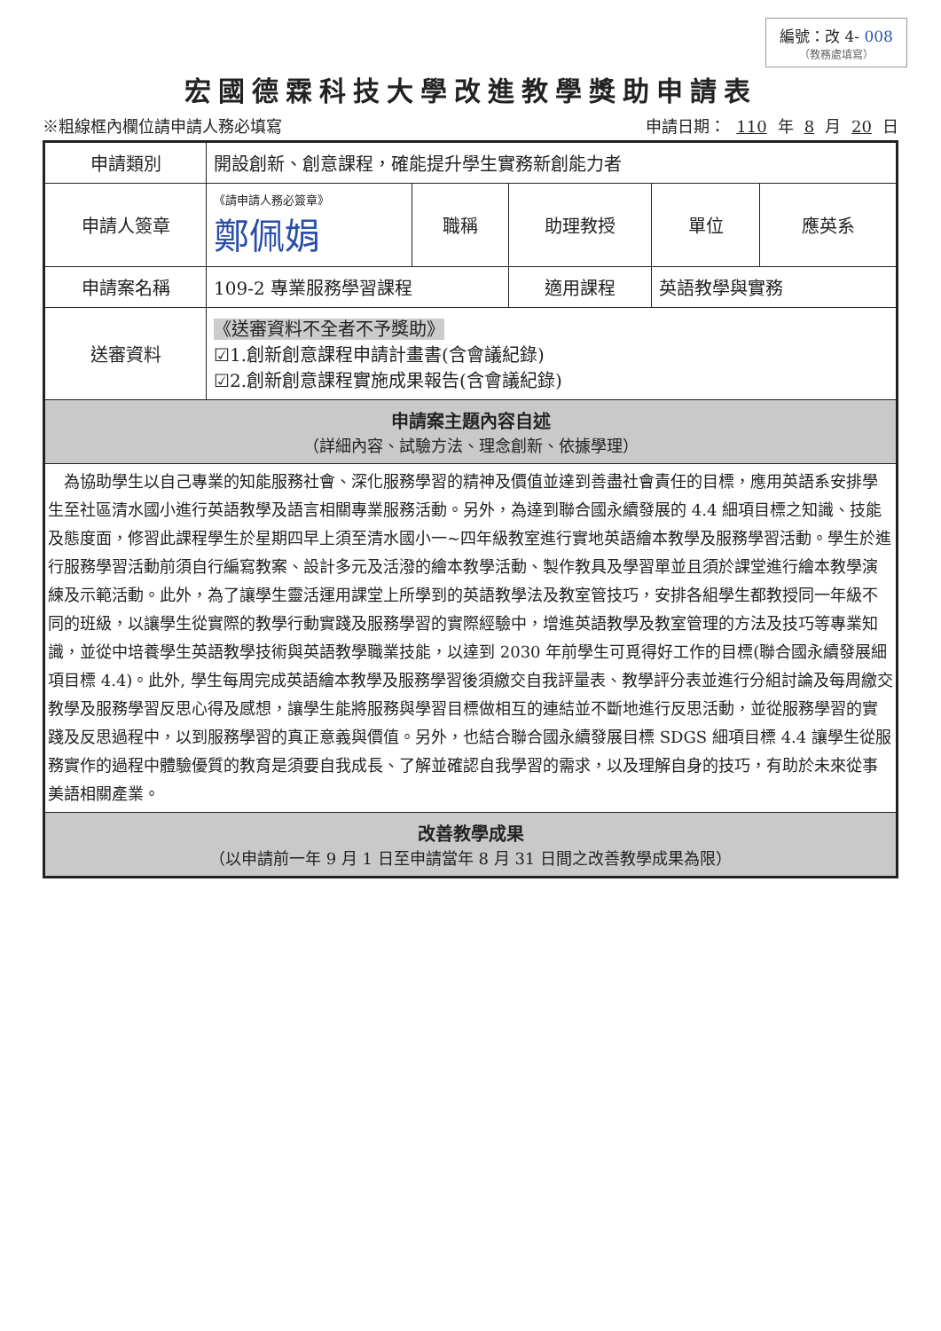編號：改 4- 008
（教務處填寫）
宏國德霖科技大學改進教學獎助申請表
※粗線框內欄位請申請人務必填寫 申請日期： 110 年 8 月 20 日
| 申請類別 | 開設創新、創意課程，確能提升學生實務新創能力者 | | | | |
| 申請人簽章 | 《請申請人務必簽章》 鄭佩娟 | 職稱 | 助理教授 | 單位 | 應英系 |
| 申請案名稱 | 109-2 專業服務學習課程 | | 適用課程 | 英語教學與實務 | |
| 送審資料 | 《送審資料不全者不予獎助》 ☑1.創新創意課程申請計畫書(含會議紀錄) ☑2.創新創意課程實施成果報告(含會議紀錄) | | | | |
| 申請案主題內容自述 （詳細內容、試驗方法、理念創新、依據學理） | | | | | |
| 為協助學生以自己專業的知能服務社會、深化服務學習的精神及價值並達到善盡社會責任的目標，應用英語系安排學生至社區清水國小進行英語教學及語言相關專業服務活動。另外，為達到聯合國永續發展的 4.4 細項目標之知識、技能及態度面，修習此課程學生於星期四早上須至清水國小一~四年級教室進行實地英語繪本教學及服務學習活動。學生於進行服務學習活動前須自行編寫教案、設計多元及活潑的繪本教學活動、製作教具及學習單並且須於課堂進行繪本教學演練及示範活動。此外，為了讓學生靈活運用課堂上所學到的英語教學法及教室管技巧，安排各組學生都教授同一年級不同的班級，以讓學生從實際的教學行動實踐及服務學習的實際經驗中，增進英語教學及教室管理的方法及技巧等專業知識，並從中培養學生英語教學技術與英語教學職業技能，以達到 2030 年前學生可覓得好工作的目標(聯合國永續發展細項目標 4.4)。此外, 學生每周完成英語繪本教學及服務學習後須繳交自我評量表、教學評分表並進行分組討論及每周繳交教學及服務學習反思心得及感想，讓學生能將服務與學習目標做相互的連結並不斷地進行反思活動，並從服務學習的實踐及反思過程中，以到服務學習的真正意義與價值。另外，也結合聯合國永續發展目標 SDGS 細項目標 4.4 讓學生從服務實作的過程中體驗優質的教育是須要自我成長、了解並確認自我學習的需求，以及理解自身的技巧，有助於未來從事美語相關產業。 | | | | | |
| 改善教學成果 （以申請前一年 9 月 1 日至申請當年 8 月 31 日間之改善教學成果為限） | | | | | |